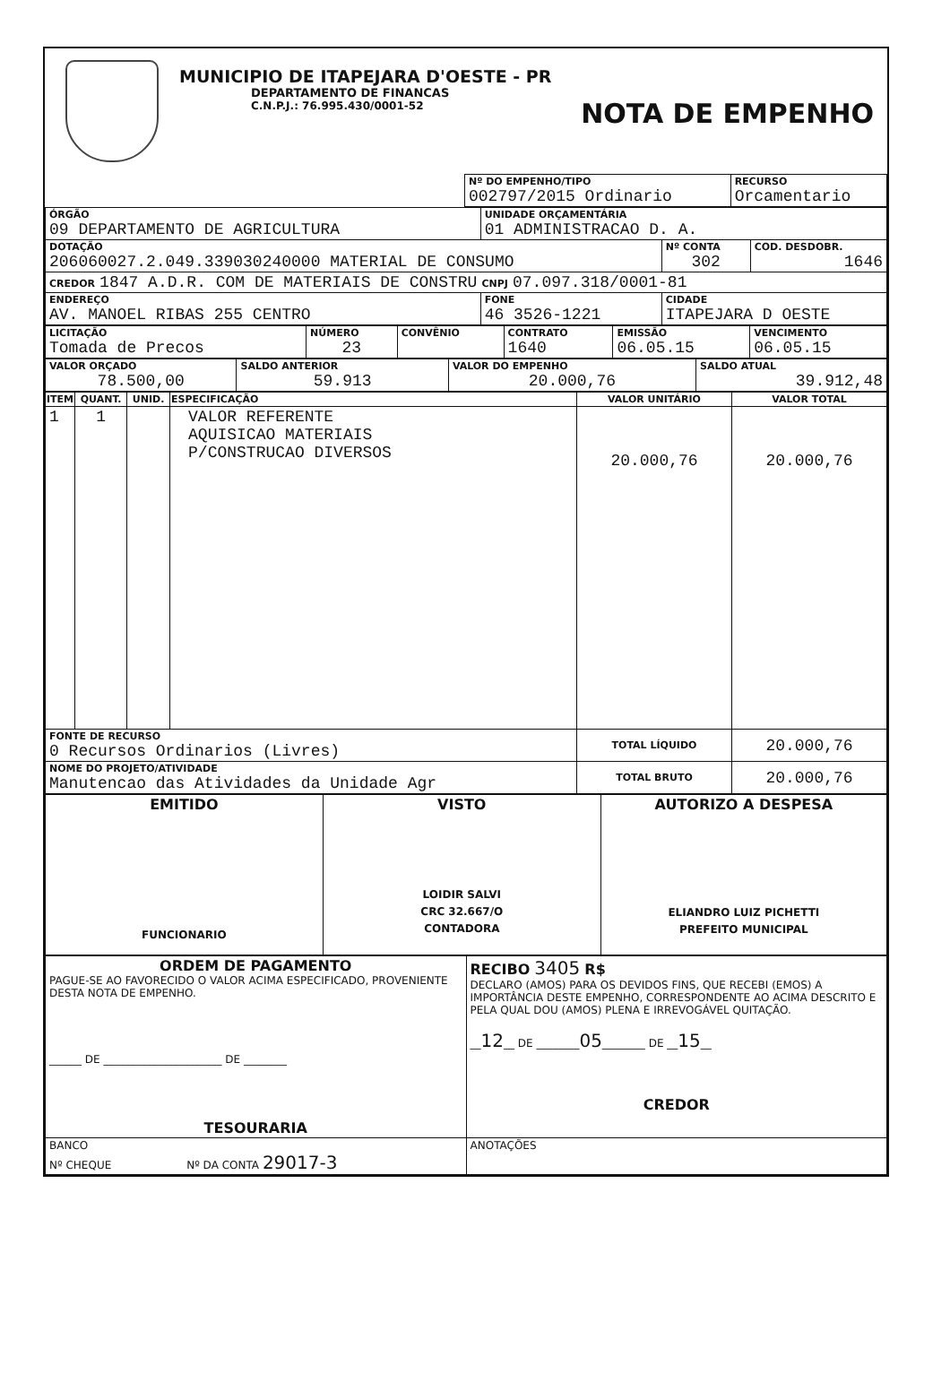MUNICIPIO DE ITAPEJARA D'OESTE - PR
DEPARTAMENTO DE FINANCAS
C.N.P.J.: 76.995.430/0001-52
NOTA DE EMPENHO
| | Nº DO EMPENHO/TIPO 002797/2015 Ordinario | RECURSO Orcamentario |
| ÓRGÃO 09 DEPARTAMENTO DE AGRICULTURA | UNIDADE ORÇAMENTÁRIA 01 ADMINISTRACAO D. A. | | |
| DOTAÇÃO 206060027.2.049.339030240000 MATERIAL DE CONSUMO | | Nº CONTA 302 | COD. DESDOBR. 1646 |
| CREDOR 1847 A.D.R. COM DE MATERIAIS DE CONSTRU CNPJ 07.097.318/0001-81 | | | |
| ENDEREÇO AV. MANOEL RIBAS 255 CENTRO | FONE 46 3526-1221 | CIDADE ITAPEJARA D OESTE | |
| LICITAÇÃO Tomada de Precos | NÚMERO 23 | CONVÊNIO | CONTRATO 1640 | EMISSÃO 06.05.15 | VENCIMENTO 06.05.15 |
| VALOR ORÇADO 78.500,00 | SALDO ANTERIOR 59.913 | VALOR DO EMPENHO 20.000,76 | SALDO ATUAL 39.912,48 |
| ITEM | QUANT. | UNID. | ESPECIFICAÇÃO | VALOR UNITÁRIO | VALOR TOTAL |
| --- | --- | --- | --- | --- | --- |
| 1 | 1 | | VALOR REFERENTE AQUISICAO MATERIAIS P/CONSTRUCAO DIVERSOS | 20.000,76 | 20.000,76 |
| FONTE DE RECURSO 0 Recursos Ordinarios (Livres) | | | | TOTAL LÍQUIDO | 20.000,76 |
| NOME DO PROJETO/ATIVIDADE Manutencao das Atividades da Unidade Agr | | | | TOTAL BRUTO | 20.000,76 |
| EMITIDO FUNCIONARIO | VISTO LOIDIR SALVI CRC 32.667/O CONTADORA | AUTORIZO A DESPESA ELIANDRO LUIZ PICHETTI PREFEITO MUNICIPAL |
| ORDEM DE PAGAMENTO PAGUE-SE AO FAVORECIDO O VALOR ACIMA ESPECIFICADO, PROVENIENTE DESTA NOTA DE EMPENHO. ______ DE ______________________ DE ________ TESOURARIA | RECIBO 3405 R$ DECLARO (AMOS) PARA OS DEVIDOS FINS, QUE RECEBI (EMOS) A IMPORTÂNCIA DESTE EMPENHO, CORRESPONDENTE AO ACIMA DESCRITO E PELA QUAL DOU (AMOS) PLENA E IRREVOGÁVEL QUITAÇÃO. __ 12 __ DE ________ 05 ________ DE __ 15 __ CREDOR |
| BANCO Nº CHEQUE Nº DA CONTA 29017-3 | ANOTAÇÕES |